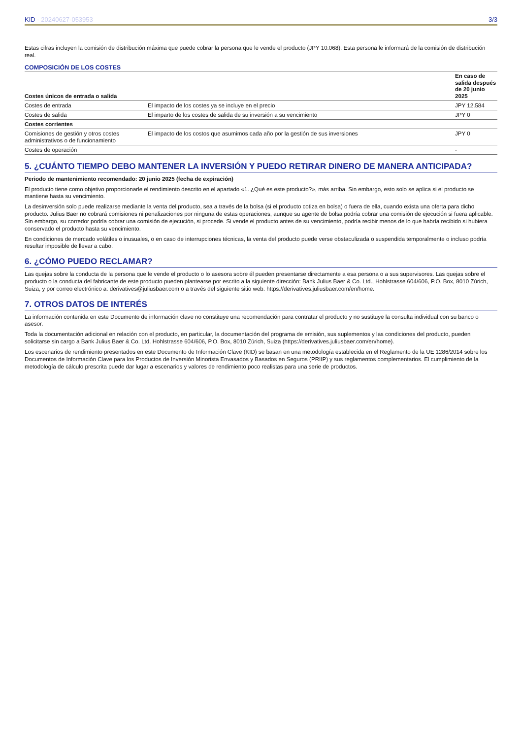KID - 20240627-053953 3/3
Estas cifras incluyen la comisión de distribución máxima que puede cobrar la persona que le vende el producto (JPY 10.068). Esta persona le informará de la comisión de distribución real.
COMPOSICIÓN DE LOS COSTES
| Costes únicos de entrada o salida | | En caso de salida después de 20 junio 2025 |
| --- | --- | --- |
| Costes de entrada | El impacto de los costes ya se incluye en el precio | JPY 12.584 |
| Costes de salida | El imparto de los costes de salida de su inversión a su vencimiento | JPY 0 |
| Costes corrientes | | |
| Comisiones de gestión y otros costes administrativos o de funcionamiento | El impacto de los costos que asumimos cada año por la gestión de sus inversiones | JPY 0 |
| Costes de operación | | - |
5. ¿CUÁNTO TIEMPO DEBO MANTENER LA INVERSIÓN Y PUEDO RETIRAR DINERO DE MANERA ANTICIPADA?
Periodo de mantenimiento recomendado: 20 junio 2025 (fecha de expiración)
El producto tiene como objetivo proporcionarle el rendimiento descrito en el apartado «1. ¿Qué es este producto?», más arriba. Sin embargo, esto solo se aplica si el producto se mantiene hasta su vencimiento.
La desinversión solo puede realizarse mediante la venta del producto, sea a través de la bolsa (si el producto cotiza en bolsa) o fuera de ella, cuando exista una oferta para dicho producto. Julius Baer no cobrará comisiones ni penalizaciones por ninguna de estas operaciones, aunque su agente de bolsa podría cobrar una comisión de ejecución si fuera aplicable. Sin embargo, su corredor podría cobrar una comisión de ejecución, si procede. Si vende el producto antes de su vencimiento, podría recibir menos de lo que habría recibido si hubiera conservado el producto hasta su vencimiento.
En condiciones de mercado volátiles o inusuales, o en caso de interrupciones técnicas, la venta del producto puede verse obstaculizada o suspendida temporalmente o incluso podría resultar imposible de llevar a cabo.
6. ¿CÓMO PUEDO RECLAMAR?
Las quejas sobre la conducta de la persona que le vende el producto o lo asesora sobre él pueden presentarse directamente a esa persona o a sus supervisores. Las quejas sobre el producto o la conducta del fabricante de este producto pueden plantearse por escrito a la siguiente dirección: Bank Julius Baer & Co. Ltd., Hohlstrasse 604/606, P.O. Box, 8010 Zúrich, Suiza, y por correo electrónico a: derivatives@juliusbaer.com o a través del siguiente sitio web: https://derivatives.juliusbaer.com/en/home.
7. OTROS DATOS DE INTERÉS
La información contenida en este Documento de información clave no constituye una recomendación para contratar el producto y no sustituye la consulta individual con su banco o asesor.
Toda la documentación adicional en relación con el producto, en particular, la documentación del programa de emisión, sus suplementos y las condiciones del producto, pueden solicitarse sin cargo a Bank Julius Baer & Co. Ltd. Hohlstrasse 604/606, P.O. Box, 8010 Zúrich, Suiza (https://derivatives.juliusbaer.com/en/home).
Los escenarios de rendimiento presentados en este Documento de Información Clave (KID) se basan en una metodología establecida en el Reglamento de la UE 1286/2014 sobre los Documentos de Información Clave para los Productos de Inversión Minorista Envasados y Basados en Seguros (PRIIP) y sus reglamentos complementarios. El cumplimiento de la metodología de cálculo prescrita puede dar lugar a escenarios y valores de rendimiento poco realistas para una serie de productos.